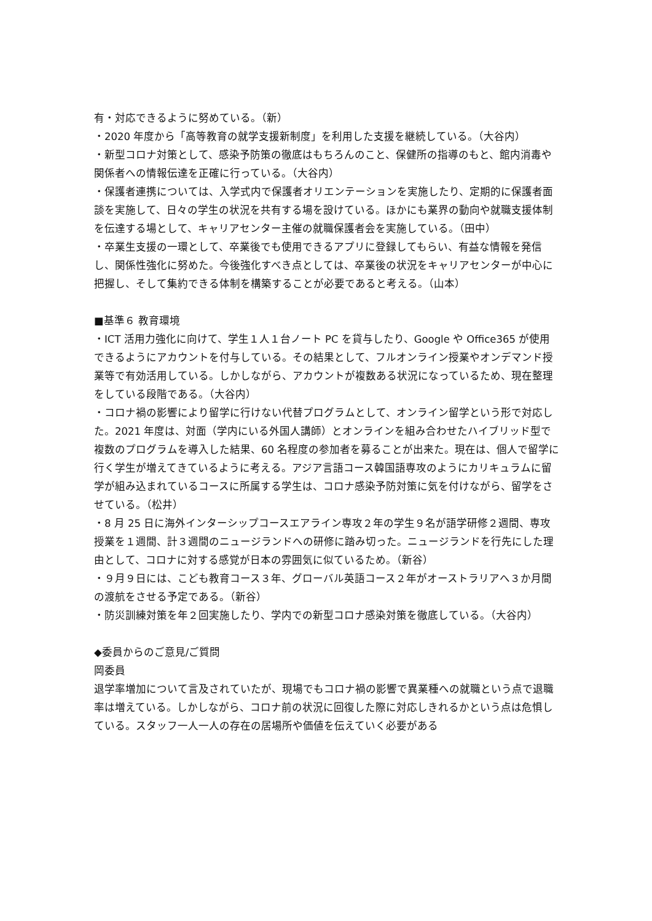有・対応できるように努めている。（新）
・2020 年度から「高等教育の就学支援新制度」を利用した支援を継続している。（大谷内）
・新型コロナ対策として、感染予防策の徹底はもちろんのこと、保健所の指導のもと、館内消毒や関係者への情報伝達を正確に行っている。（大谷内）
・保護者連携については、入学式内で保護者オリエンテーションを実施したり、定期的に保護者面談を実施して、日々の学生の状況を共有する場を設けている。ほかにも業界の動向や就職支援体制を伝達する場として、キャリアセンター主催の就職保護者会を実施している。（田中）
・卒業生支援の一環として、卒業後でも使用できるアプリに登録してもらい、有益な情報を発信し、関係性強化に努めた。今後強化すべき点としては、卒業後の状況をキャリアセンターが中心に把握し、そして集約できる体制を構築することが必要であると考える。（山本）
■基準６ 教育環境
・ICT 活用力強化に向けて、学生１人１台ノート PC を貸与したり、Google や Office365 が使用できるようにアカウントを付与している。その結果として、フルオンライン授業やオンデマンド授業等で有効活用している。しかしながら、アカウントが複数ある状況になっているため、現在整理をしている段階である。（大谷内）
・コロナ禍の影響により留学に行けない代替プログラムとして、オンライン留学という形で対応した。2021 年度は、対面（学内にいる外国人講師）とオンラインを組み合わせたハイブリッド型で複数のプログラムを導入した結果、60 名程度の参加者を募ることが出来た。現在は、個人で留学に行く学生が増えてきているように考える。アジア言語コース韓国語専攻のようにカリキュラムに留学が組み込まれているコースに所属する学生は、コロナ感染予防対策に気を付けながら、留学をさせている。（松井）
・8 月 25 日に海外インターシップコースエアライン専攻２年の学生９名が語学研修２週間、専攻授業を１週間、計３週間のニュージランドへの研修に踏み切った。ニュージランドを行先にした理由として、コロナに対する感覚が日本の雰囲気に似ているため。（新谷）
・９月９日には、こども教育コース３年、グローバル英語コース２年がオーストラリアへ３か月間の渡航をさせる予定である。（新谷）
・防災訓練対策を年２回実施したり、学内での新型コロナ感染対策を徹底している。（大谷内）
◆委員からのご意見/ご質問
岡委員
退学率増加について言及されていたが、現場でもコロナ禍の影響で異業種への就職という点で退職率は増えている。しかしながら、コロナ前の状況に回復した際に対応しきれるかという点は危惧している。スタッフ一人一人の存在の居場所や価値を伝えていく必要がある